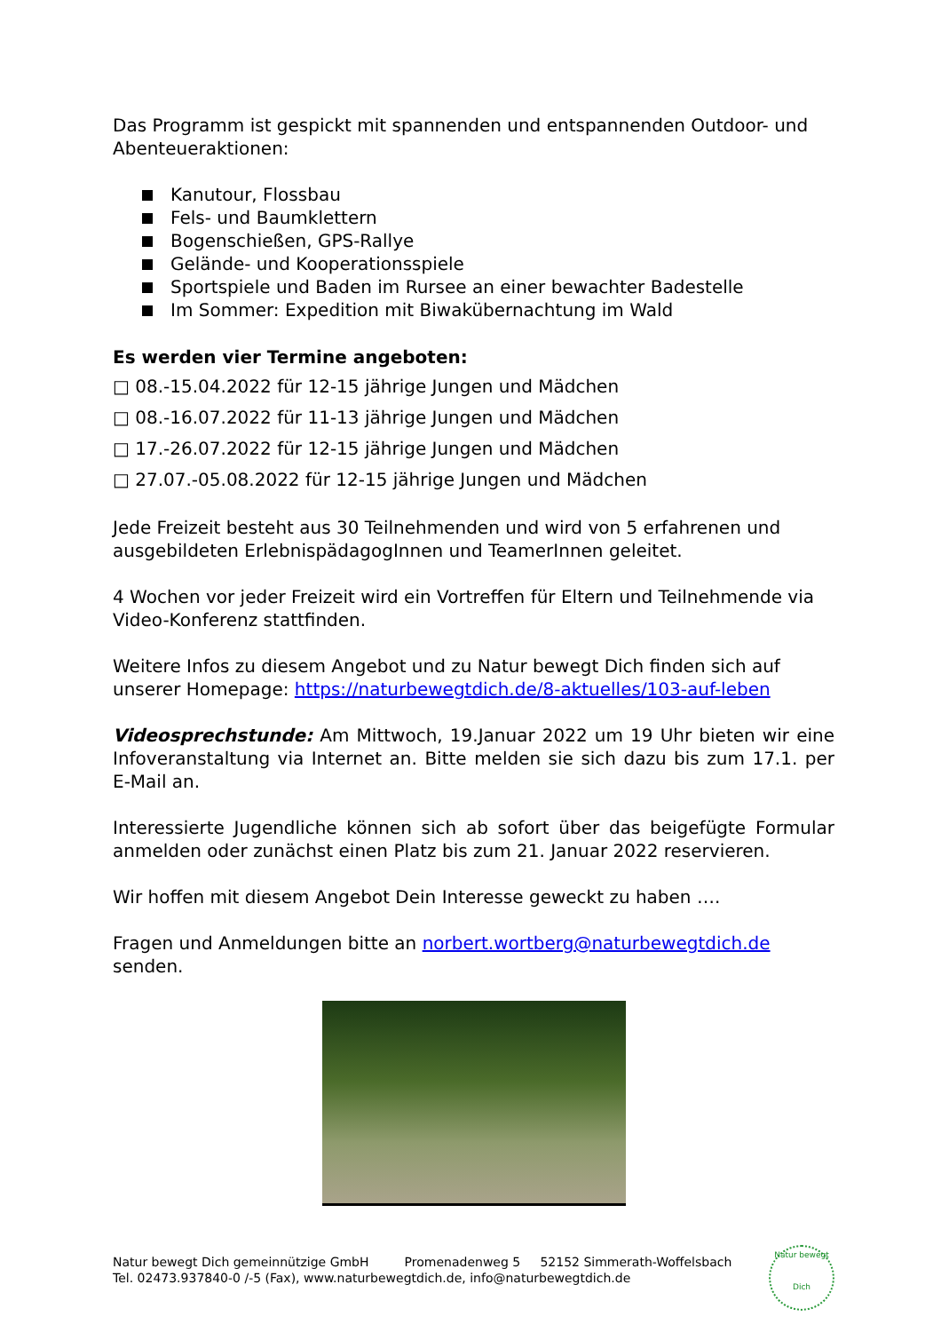Das Programm ist gespickt mit spannenden und entspannenden Outdoor- und Abenteueraktionen:
Kanutour, Flossbau
Fels- und Baumklettern
Bogenschießen, GPS-Rallye
Gelände- und Kooperationsspiele
Sportspiele und Baden im Rursee an einer bewachter Badestelle
Im Sommer: Expedition mit Biwakübernachtung im Wald
Es werden vier Termine angeboten:
□ 08.-15.04.2022 für 12-15 jährige Jungen und Mädchen
□ 08.-16.07.2022 für 11-13 jährige Jungen und Mädchen
□ 17.-26.07.2022 für 12-15 jährige Jungen und Mädchen
□ 27.07.-05.08.2022 für 12-15 jährige Jungen und Mädchen
Jede Freizeit besteht aus 30 Teilnehmenden und wird von 5 erfahrenen und ausgebildeten ErlebnispädagogInnen und TeamerInnen geleitet.
4 Wochen vor jeder Freizeit wird ein Vortreffen für Eltern und Teilnehmende via Video-Konferenz stattfinden.
Weitere Infos zu diesem Angebot und zu Natur bewegt Dich finden sich auf unserer Homepage: https://naturbewegtdich.de/8-aktuelles/103-auf-leben
Videosprechstunde: Am Mittwoch, 19.Januar 2022 um 19 Uhr bieten wir eine Infoveranstaltung via Internet an. Bitte melden sie sich dazu bis zum 17.1. per E-Mail an.
Interessierte Jugendliche können sich ab sofort über das beigefügte Formular anmelden oder zunächst einen Platz bis zum 21. Januar 2022 reservieren.
Wir hoffen mit diesem Angebot Dein Interesse geweckt zu haben ….
Fragen und Anmeldungen bitte an norbert.wortberg@naturbewegtdich.de senden.
Natur bewegt Dich gemeinnützige GmbH Promenadenweg 5 52152 Simmerath-Woffelsbach
Tel. 02473.937840-0 /-5 (Fax), www.naturbewegtdich.de, info@naturbewegtdich.de
Natur bewegt
Dich